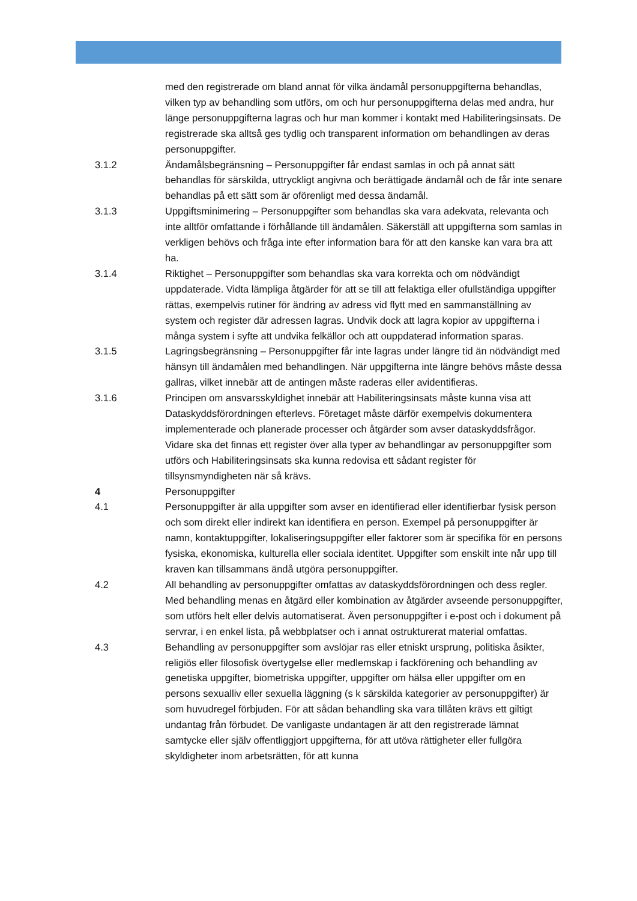med den registrerade om bland annat för vilka ändamål personuppgifterna behandlas, vilken typ av behandling som utförs, om och hur personuppgifterna delas med andra, hur länge personuppgifterna lagras och hur man kommer i kontakt med Habiliteringsinsats. De registrerade ska alltså ges tydlig och transparent information om behandlingen av deras personuppgifter.
3.1.2 Ändamålsbegränsning – Personuppgifter får endast samlas in och på annat sätt behandlas för särskilda, uttryckligt angivna och berättigade ändamål och de får inte senare behandlas på ett sätt som är oförenligt med dessa ändamål.
3.1.3 Uppgiftsminimering – Personuppgifter som behandlas ska vara adekvata, relevanta och inte alltför omfattande i förhållande till ändamålen. Säkerställ att uppgifterna som samlas in verkligen behövs och fråga inte efter information bara för att den kanske kan vara bra att ha.
3.1.4 Riktighet – Personuppgifter som behandlas ska vara korrekta och om nödvändigt uppdaterade. Vidta lämpliga åtgärder för att se till att felaktiga eller ofullständiga uppgifter rättas, exempelvis rutiner för ändring av adress vid flytt med en sammanställning av system och register där adressen lagras. Undvik dock att lagra kopior av uppgifterna i många system i syfte att undvika felkällor och att ouppdaterad information sparas.
3.1.5 Lagringsbegränsning – Personuppgifter får inte lagras under längre tid än nödvändigt med hänsyn till ändamålen med behandlingen. När uppgifterna inte längre behövs måste dessa gallras, vilket innebär att de antingen måste raderas eller avidentifieras.
3.1.6 Principen om ansvarsskyldighet innebär att Habiliteringsinsats måste kunna visa att Dataskyddsförordningen efterlevs. Företaget måste därför exempelvis dokumentera implementerade och planerade processer och åtgärder som avser dataskyddsfrågor. Vidare ska det finnas ett register över alla typer av behandlingar av personuppgifter som utförs och Habiliteringsinsats ska kunna redovisa ett sådant register för tillsynsmyndigheten när så krävs.
4 Personuppgifter
4.1 Personuppgifter är alla uppgifter som avser en identifierad eller identifierbar fysisk person och som direkt eller indirekt kan identifiera en person. Exempel på personuppgifter är namn, kontaktuppgifter, lokaliseringsuppgifter eller faktorer som är specifika för en persons fysiska, ekonomiska, kulturella eller sociala identitet. Uppgifter som enskilt inte når upp till kraven kan tillsammans ändå utgöra personuppgifter.
4.2 All behandling av personuppgifter omfattas av dataskyddsförordningen och dess regler. Med behandling menas en åtgärd eller kombination av åtgärder avseende personuppgifter, som utförs helt eller delvis automatiserat. Även personuppgifter i e-post och i dokument på servrar, i en enkel lista, på webbplatser och i annat ostrukturerat material omfattas.
4.3 Behandling av personuppgifter som avslöjar ras eller etniskt ursprung, politiska åsikter, religiös eller filosofisk övertygelse eller medlemskap i fackförening och behandling av genetiska uppgifter, biometriska uppgifter, uppgifter om hälsa eller uppgifter om en persons sexualliv eller sexuella läggning (s k särskilda kategorier av personuppgifter) är som huvudregel förbjuden. För att sådan behandling ska vara tillåten krävs ett giltigt undantag från förbudet. De vanligaste undantagen är att den registrerade lämnat samtycke eller själv offentliggjort uppgifterna, för att utöva rättigheter eller fullgöra skyldigheter inom arbetsrätten, för att kunna